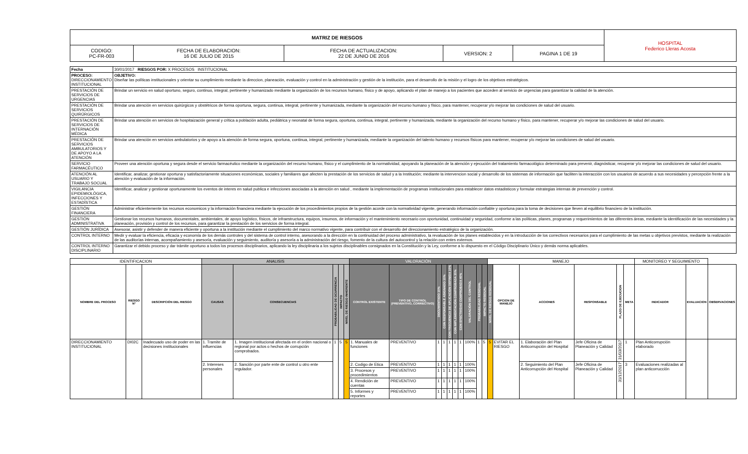| MATRIZ DE RIESGOS | | | | | HOSPITAL Federico Lleras Acosta |
| CODIGO: PC-FR-003 | FECHA DE ELABORACION: 16 DE JULIO DE 2015 | FECHA DE ACTUALIZACION: 22 DE JUNIO DE 2016 | VERSION: 2 | PAGINA 1 DE 19 | |
| Fecha | 30/01/2017 RIESGOS POR: X PROCESOS INSTITUCIONAL |
| PROCESO: DIRECCIONAMIENTO INSTITUCIONAL | OBJETIVO: Diseñar las políticas institucionales y orientar su cumplimiento mediante la direccion, planeación, evaluación y control en la administración y gestión de la institución, para el desarrollo de la misión y el logro de los objetivos estratégicos. |
| PRESTACIÓN DE SERVICIOS DE URGENCIAS | Brindar un servicio en salud oportuno, seguro, continuo, integral, pertinente y humanizado mediante la organización de los recursos humano, físico y de apoyo, aplicando el plan de manejo a los pacientes que acceden al servicio de urgencias para garantizar la calidad de la atención. |
| PRESTACIÓN DE SERVICIOS QUIRÚRGICOS | Brindar una atención en servicios quirúrgicos y obstétricos de forma oportuna, segura, continua, integral, pertinente y humanizada, mediante la organización del recurso humano y físico, para mantener, recuperar y/o mejorar las condiciones de salud del usuario. |
| PRESTACIÓN DE SERVICIOS DE INTERNACIÓN MÉDICA | Brindar una atención en servicios de hospitaización general y crítica a población adulta, pediátrica y neonatal de forma segura, oportuna, continua, integral, pertinente y humanizada, mediante la organización del recurso humano y físico, para mantener, recuperar y/o mejorar las condiciones de salud del usuario. |
| PRESTACIÓN DE SERVICIOS AMBULATORIOS Y DE APOYO A LA ATENCIÓN | Brindar una atención en servicios ambulatorios y de apoyo a la atención de forma segura, oportuna, continua, integral, pertinente y humanizada, mediante la organización del talento humano y recursos físicos para mantener, recuperar y/o mejorar las condiciones de salud del usuario. |
| SERVICIO FARMACÉUTICO | Proveer una atención oportuna y segura desde el servicio farmacéutico mediante la organización del recurso humano, físico y el cumplimiento de la normatividad, apoyando la planeación de la atención y ejecución del tratamiento farmacológico determinado para prevenir, diagnósticar, recuperar y/o mejorar las condiciones de salud del usuario. |
| ATENCIÓN AL USUARIO Y TRABAJO SOCUAL | Identificar, analizar, gestionar oportuna y satisfactoriamente situaciones económicas, sociales y familiares que afecten la prestación de los servicios de salud y a la Institución; mediante la intervencion social y desarrollo de los sistemas de información que faciliten la interacción con los usuarios de acuerdo a sus necesidades y percepción frente a la atención y evaluación de la información. |
| VIGILANCIA EPIDEMIOLÓGICA, INFECCIONES Y ESTADÍSTICA | Identificar, analizar y gestionar oportunamente los eventos de interes en salud publica e infecciones asociadas a la atención en salud , mediante la implementación de programas institucionales para establecer datos estadisticos y formular estrategias internas de prevención y control. |
| GESTIÓN FINANCIERA | Administrar eficientemente los recursos economicos y la información financiera mediante la ejecución de los procedimientos propios de la gestión acorde con la normatividad vigente, generando información confiable y oportuna para la toma de decisiones que lleven al equilibrio financiero de la institución. |
| GESTIÓN ADMINISTRATIVA | Gestionar los recursos humanos, documentales, ambientales, de apoyo logístico, físicos, de infraestructura, equipos, insumos, de información y el mantenimiento necesario con oportunidad, continuidad y seguridad, conforme a las políticas, planes, programas y requerimientos de las diferentes áreas, mediante la identificación de las necesidades y la planeación, provisión y control de los recursos, para garantizar la prestación de los servicios de forma integral. |
| GESTIÓN JURÍDICA | Asesorar, asistir y defender de manera eficiente y oportuna a la institución mediante el cumplimiento del marco normativo vigente, para contribuir con el desarrollo del direccionamiento estratégico de la organización. |
| CONTROL INTERNO | Medir y evaluar la eficiencia, eficacia y economía de los demás controles y del sistema de control interno, asesorando a la dirección en la continuidad del proceso administrativo, la revaluación de los planes establecidos y en la introducción de los correctivos necesarios para el cumplimiento de las metas u objetivos previstos, mediante la realización de las auditorías internas, acompañamiento y asesoría, evaluación y seguimiento, auditoría y asesoría a la administración del riesgo, fomento de la cultura del autocontrol y la relación con entes externos. |
| CONTROL INTERNO DISCIPLINARIO | Garantizar el debido proceso y dar trámite oportuno a todos los procesos disciplinarios, aplicando la ley disciplinaria a los sujetos disciplinables consignados en la Constitución y la Ley, conforme a lo dispuesto en el Código Disciplinario Único y demás norma aplicables. |
| IDENTIFICACION | | | ANALISIS | | | | | VALORACIÓN | | | | | | | | | | MANEJO | | | | | | MONITOREO Y SEGUIMIENTO | | |
| NOMBRE DEL PROCESO | RIESGO N° | DESCRIPCIÓN DEL RIESGO | CAUSAS | CONSECUENCIAS | PROBABILIDAD DE OCURRENCIA | IMPACTO | NIVEL DE RIESGO INHERENTE | CONTROL EXISTENTE | TIPO DE CONTROL (PREVENTIVO, CORRECTIVO) | DOCUMENTADO 10% | CON RESPONSABLE ASIGNADO 10% | CON FRECUENCIA DE APLICACIÓN DEFINIDA 10% | CON IMPLEMENTACIÓN COMPROBADA 30% | CON EFECTIVIDAD COMPROBADA 40% | VALORACIÓN DEL CONTROL | PROBABILIDAD RESIDUAL | IMPACTO RESIDUAL | NIVEL DE RIESGO RESIDUAL | OPCION DE MANEJO | ACCIONES | RESPONSABLE | PLAZO DE EJECUCION | META | INDICADOR | EVALUACION | OBSERVACIONES |
| DIRECCIONAMIENTO INSTITUCIONAL | DI02C | Inadecuado uso de poder en las decisiones institucionales | 1. Tramite de influencias | 1. Imagen institucional afectada en el orden nacional o regional por actos o hechos de corrupción comprobados. | 1 | 5 | 5 | 1. Manuales de funciones | PREVENTIVO | 1 | 1 | 1 | 1 | 1 | 100% | 1 | 5 | 5 | EVITAR EL RIESGO | 1. Elaboración del Plan Anticorrupción del Hospital | Jefe Oficina de Planeación y Calidad | 31/03/2017 | 1 | Plan Anticorrupción elaborado | | |
| | | | 2. Intereses personales | 2. Sanción por parte ente de control u otro ente regulador. | | | | 2. Codigo de Etica | PREVENTIVO | 1 | 1 | 1 | 1 | 1 | 100% | | | | | 2. Seguimiento del Plan Anticorrupción del Hospital | Jefe Oficina de Planeación y Calidad | 31/12/2017 | 3 | Evaluaciones realizadas al plan anticorrucción | | |
| | | | | | | | | 3. Procesos y procedimientos | PREVENTIVO | 1 | 1 | 1 | 1 | 1 | 100% | | | | | | | | | | | |
| | | | | | | | | 4. Rendición de cuentas | PREVENTIVO | 1 | 1 | 1 | 1 | 1 | 100% | | | | | | | | | | | |
| | | | | | | | | 5. Informes y reportes | PREVENTIVO | 1 | 1 | 1 | 1 | 1 | 100% | | | | | | | | | | | |